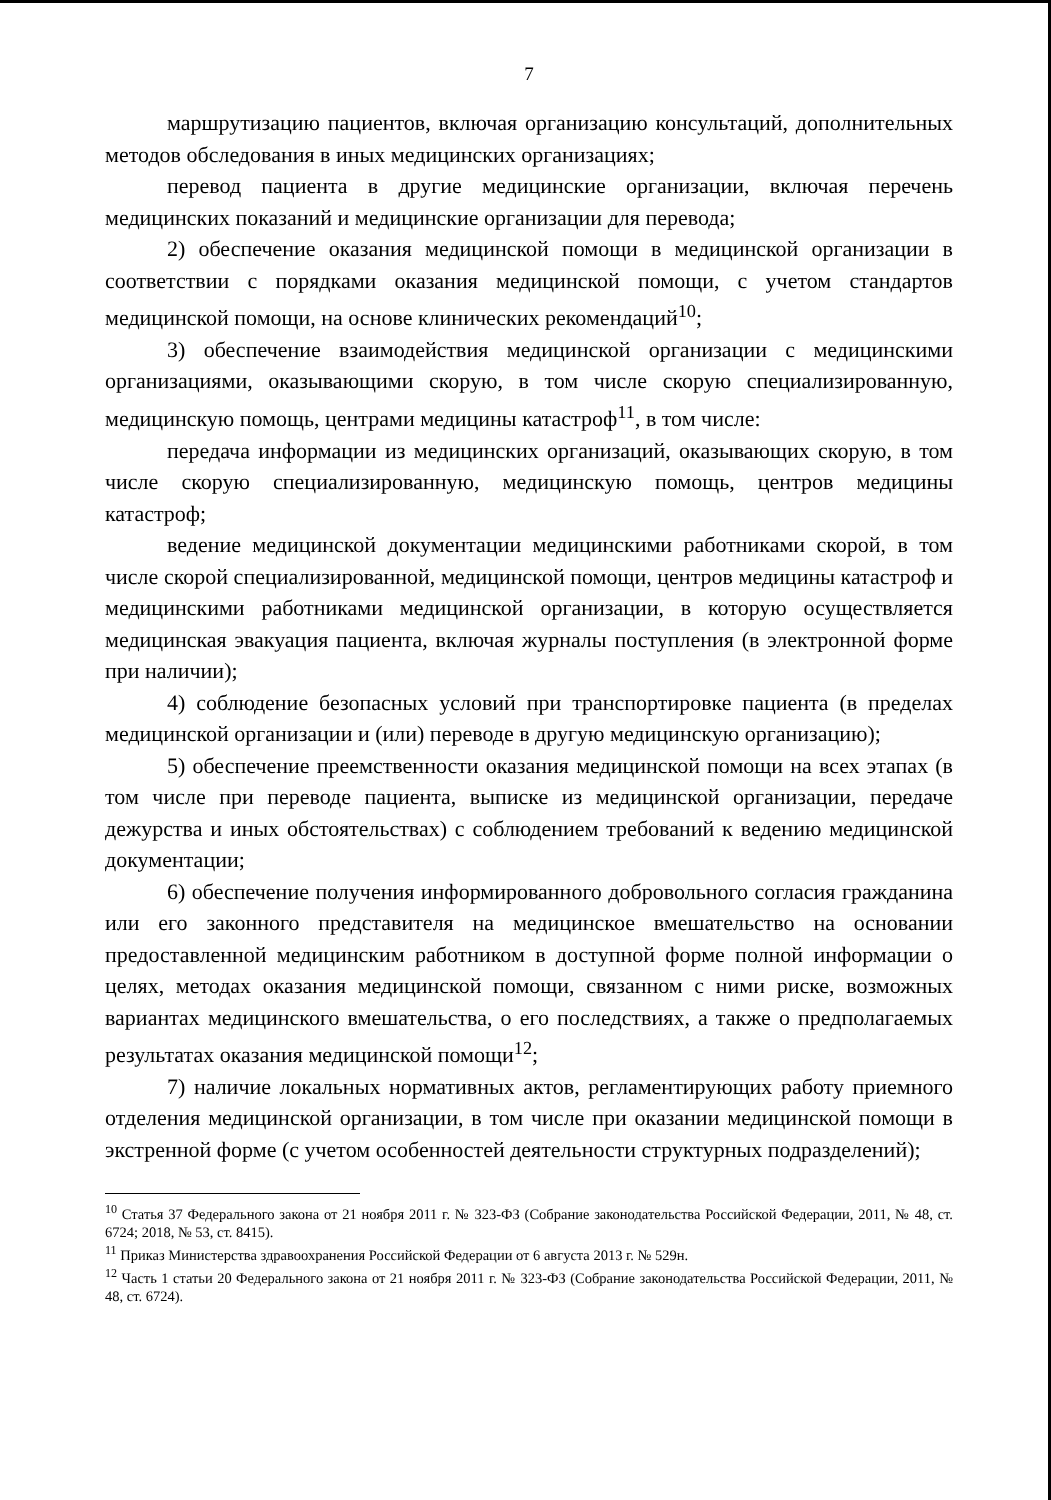7
маршрутизацию пациентов, включая организацию консультаций, дополнительных методов обследования в иных медицинских организациях;
перевод пациента в другие медицинские организации, включая перечень медицинских показаний и медицинские организации для перевода;
2) обеспечение оказания медицинской помощи в медицинской организации в соответствии с порядками оказания медицинской помощи, с учетом стандартов медицинской помощи, на основе клинических рекомендаций<sup>10</sup>;
3) обеспечение взаимодействия медицинской организации с медицинскими организациями, оказывающими скорую, в том числе скорую специализированную, медицинскую помощь, центрами медицины катастроф<sup>11</sup>, в том числе:
передача информации из медицинских организаций, оказывающих скорую, в том числе скорую специализированную, медицинскую помощь, центров медицины катастроф;
ведение медицинской документации медицинскими работниками скорой, в том числе скорой специализированной, медицинской помощи, центров медицины катастроф и медицинскими работниками медицинской организации, в которую осуществляется медицинская эвакуация пациента, включая журналы поступления (в электронной форме при наличии);
4) соблюдение безопасных условий при транспортировке пациента (в пределах медицинской организации и (или) переводе в другую медицинскую организацию);
5) обеспечение преемственности оказания медицинской помощи на всех этапах (в том числе при переводе пациента, выписке из медицинской организации, передаче дежурства и иных обстоятельствах) с соблюдением требований к ведению медицинской документации;
6) обеспечение получения информированного добровольного согласия гражданина или его законного представителя на медицинское вмешательство на основании предоставленной медицинским работником в доступной форме полной информации о целях, методах оказания медицинской помощи, связанном с ними риске, возможных вариантах медицинского вмешательства, о его последствиях, а также о предполагаемых результатах оказания медицинской помощи<sup>12</sup>;
7) наличие локальных нормативных актов, регламентирующих работу приемного отделения медицинской организации, в том числе при оказании медицинской помощи в экстренной форме (с учетом особенностей деятельности структурных подразделений);
<sup>10</sup> Статья 37 Федерального закона от 21 ноября 2011 г. № 323-ФЗ (Собрание законодательства Российской Федерации, 2011, № 48, ст. 6724; 2018, № 53, ст. 8415).
<sup>11</sup> Приказ Министерства здравоохранения Российской Федерации от 6 августа 2013 г. № 529н.
<sup>12</sup> Часть 1 статьи 20 Федерального закона от 21 ноября 2011 г. № 323-ФЗ (Собрание законодательства Российской Федерации, 2011, № 48, ст. 6724).